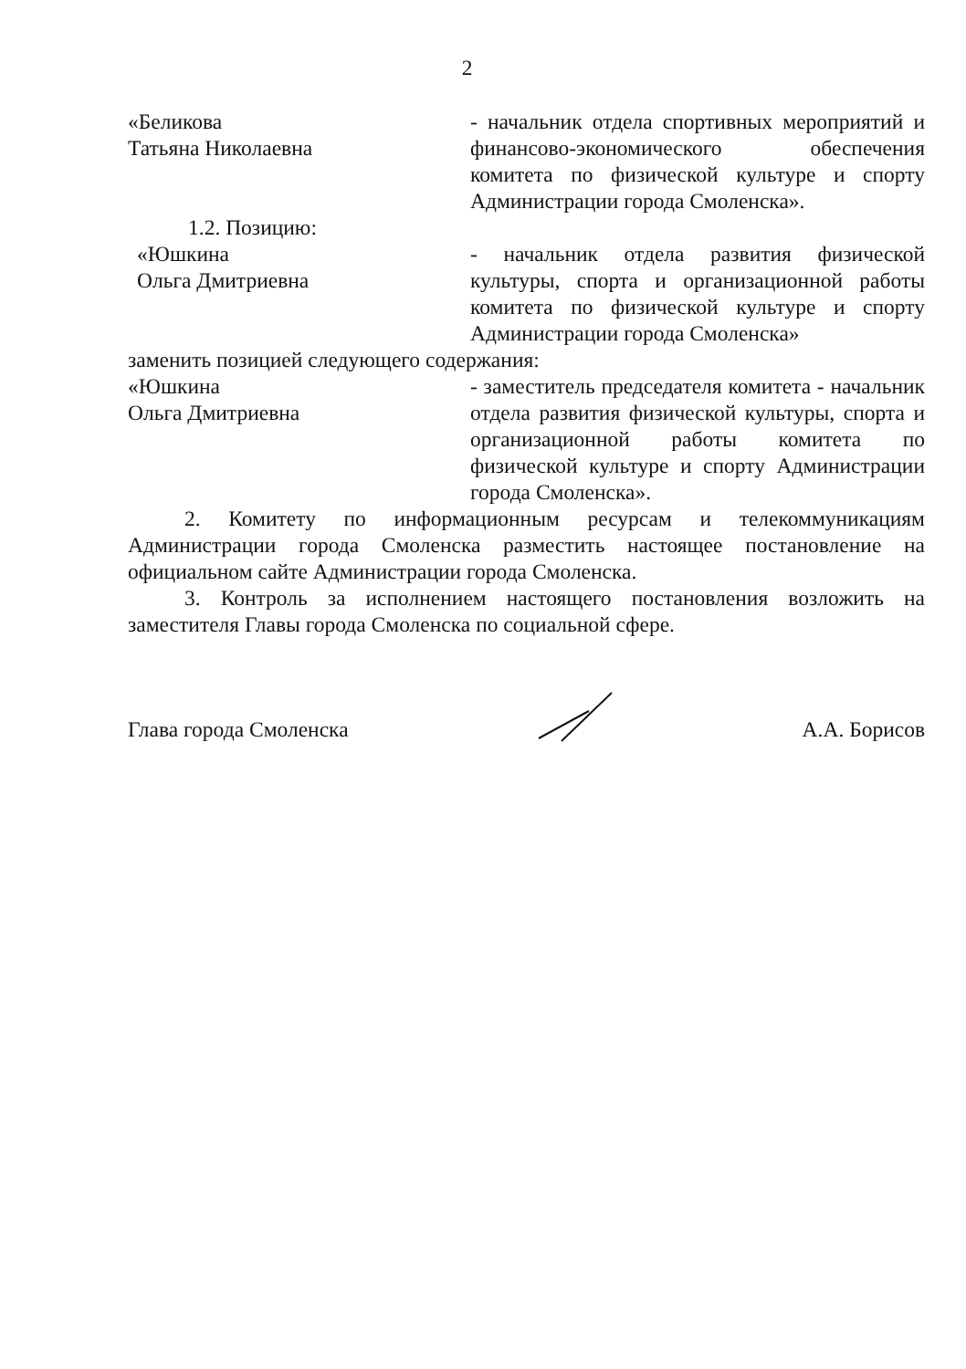2
«Беликова
Татьяна Николаевна
- начальник отдела спортивных мероприятий и финансово-экономического обеспечения комитета по физической культуре и спорту Администрации города Смоленска».
1.2. Позицию:
«Юшкина
Ольга Дмитриевна
- начальник отдела развития физической культуры, спорта и организационной работы комитета по физической культуре и спорту Администрации города Смоленска»
заменить позицией следующего содержания:
«Юшкина
Ольга Дмитриевна
- заместитель председателя комитета - начальник отдела развития физической культуры, спорта и организационной работы комитета по физической культуре и спорту Администрации города Смоленска».
2. Комитету по информационным ресурсам и телекоммуникациям Администрации города Смоленска разместить настоящее постановление на официальном сайте Администрации города Смоленска.
3. Контроль за исполнением настоящего постановления возложить на заместителя Главы города Смоленска по социальной сфере.
Глава города Смоленска А.А. Борисов